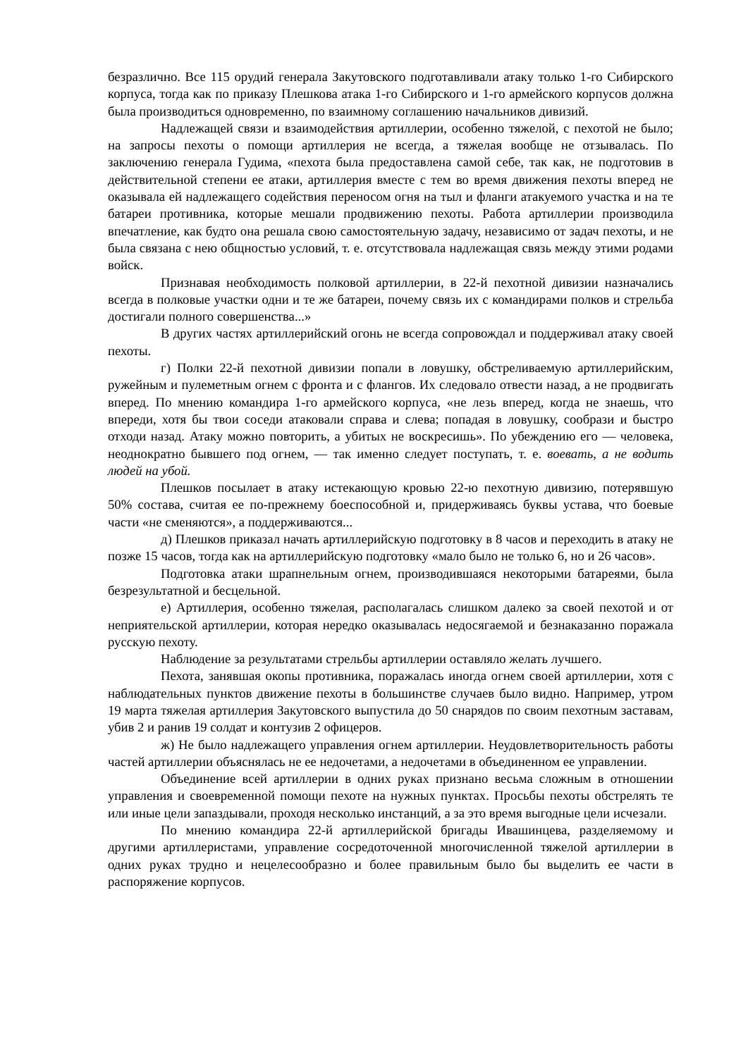безразлично. Все 115 орудий генерала Закутовского подготавливали атаку только 1-го Сибирского корпуса, тогда как по приказу Плешкова атака 1-го Сибирского и 1-го армейского корпусов должна была производиться одновременно, по взаимному соглашению начальников дивизий.
Надлежащей связи и взаимодействия артиллерии, особенно тяжелой, с пехотой не было; на запросы пехоты о помощи артиллерия не всегда, а тяжелая вообще не отзывалась. По заключению генерала Гудима, «пехота была предоставлена самой себе, так как, не подготовив в действительной степени ее атаки, артиллерия вместе с тем во время движения пехоты вперед не оказывала ей надлежащего содействия переносом огня на тыл и фланги атакуемого участка и на те батареи противника, которые мешали продвижению пехоты. Работа артиллерии производила впечатление, как будто она решала свою самостоятельную задачу, независимо от задач пехоты, и не была связана с нею общностью условий, т. е. отсутствовала надлежащая связь между этими родами войск.
Признавая необходимость полковой артиллерии, в 22-й пехотной дивизии назначались всегда в полковые участки одни и те же батареи, почему связь их с командирами полков и стрельба достигали полного совершенства...»
В других частях артиллерийский огонь не всегда сопровождал и поддерживал атаку своей пехоты.
г) Полки 22-й пехотной дивизии попали в ловушку, обстреливаемую артиллерийским, ружейным и пулеметным огнем с фронта и с флангов. Их следовало отвести назад, а не продвигать вперед. По мнению командира 1-го армейского корпуса, «не лезь вперед, когда не знаешь, что впереди, хотя бы твои соседи атаковали справа и слева; попадая в ловушку, сообрази и быстро отходи назад. Атаку можно повторить, а убитых не воскресишь». По убеждению его — человека, неоднократно бывшего под огнем, — так именно следует поступать, т. е. воевать, а не водить людей на убой.
Плешков посылает в атаку истекающую кровью 22-ю пехотную дивизию, потерявшую 50% состава, считая ее по-прежнему боеспособной и, придерживаясь буквы устава, что боевые части «не сменяются», а поддерживаются...
д) Плешков приказал начать артиллерийскую подготовку в 8 часов и переходить в атаку не позже 15 часов, тогда как на артиллерийскую подготовку «мало было не только 6, но и 26 часов».
Подготовка атаки шрапнельным огнем, производившаяся некоторыми батареями, была безрезультатной и бесцельной.
е) Артиллерия, особенно тяжелая, располагалась слишком далеко за своей пехотой и от неприятельской артиллерии, которая нередко оказывалась недосягаемой и безнаказанно поражала русскую пехоту.
Наблюдение за результатами стрельбы артиллерии оставляло желать лучшего.
Пехота, занявшая окопы противника, поражалась иногда огнем своей артиллерии, хотя с наблюдательных пунктов движение пехоты в большинстве случаев было видно. Например, утром 19 марта тяжелая артиллерия Закутовского выпустила до 50 снарядов по своим пехотным заставам, убив 2 и ранив 19 солдат и контузив 2 офицеров.
ж) Не было надлежащего управления огнем артиллерии. Неудовлетворительность работы частей артиллерии объяснялась не ее недочетами, а недочетами в объединенном ее управлении.
Объединение всей артиллерии в одних руках признано весьма сложным в отношении управления и своевременной помощи пехоте на нужных пунктах. Просьбы пехоты обстрелять те или иные цели запаздывали, проходя несколько инстанций, а за это время выгодные цели исчезали.
По мнению командира 22-й артиллерийской бригады Ивашинцева, разделяемому и другими артиллеристами, управление сосредоточенной многочисленной тяжелой артиллерии в одних руках трудно и нецелесообразно и более правильным было бы выделить ее части в распоряжение корпусов.